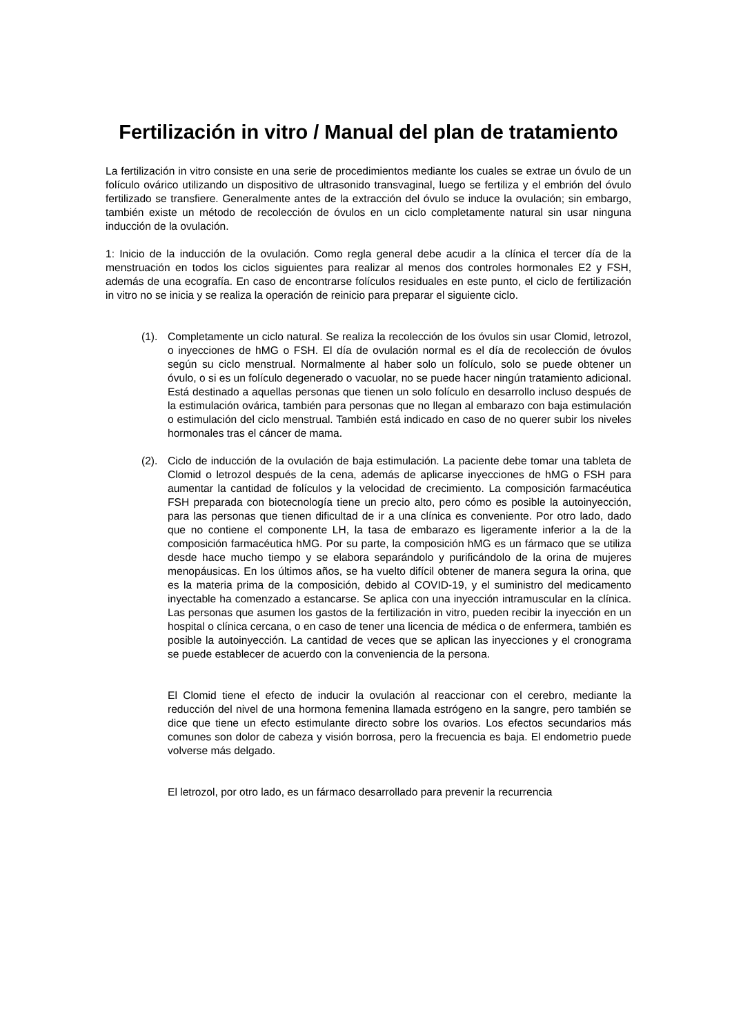Fertilización in vitro / Manual del plan de tratamiento
La fertilización in vitro consiste en una serie de procedimientos mediante los cuales se extrae un óvulo de un folículo ovárico utilizando un dispositivo de ultrasonido transvaginal, luego se fertiliza y el embrión del óvulo fertilizado se transfiere. Generalmente antes de la extracción del óvulo se induce la ovulación; sin embargo, también existe un método de recolección de óvulos en un ciclo completamente natural sin usar ninguna inducción de la ovulación.
1: Inicio de la inducción de la ovulación. Como regla general debe acudir a la clínica el tercer día de la menstruación en todos los ciclos siguientes para realizar al menos dos controles hormonales E2 y FSH, además de una ecografía. En caso de encontrarse folículos residuales en este punto, el ciclo de fertilización in vitro no se inicia y se realiza la operación de reinicio para preparar el siguiente ciclo.
(1). Completamente un ciclo natural. Se realiza la recolección de los óvulos sin usar Clomid, letrozol, o inyecciones de hMG o FSH. El día de ovulación normal es el día de recolección de óvulos según su ciclo menstrual. Normalmente al haber solo un folículo, solo se puede obtener un óvulo, o si es un folículo degenerado o vacuolar, no se puede hacer ningún tratamiento adicional. Está destinado a aquellas personas que tienen un solo folículo en desarrollo incluso después de la estimulación ovárica, también para personas que no llegan al embarazo con baja estimulación o estimulación del ciclo menstrual. También está indicado en caso de no querer subir los niveles hormonales tras el cáncer de mama.
(2). Ciclo de inducción de la ovulación de baja estimulación. La paciente debe tomar una tableta de Clomid o letrozol después de la cena, además de aplicarse inyecciones de hMG o FSH para aumentar la cantidad de folículos y la velocidad de crecimiento. La composición farmacéutica FSH preparada con biotecnología tiene un precio alto, pero cómo es posible la autoinyección, para las personas que tienen dificultad de ir a una clínica es conveniente. Por otro lado, dado que no contiene el componente LH, la tasa de embarazo es ligeramente inferior a la de la composición farmacéutica hMG. Por su parte, la composición hMG es un fármaco que se utiliza desde hace mucho tiempo y se elabora separándolo y purificándolo de la orina de mujeres menopáusicas. En los últimos años, se ha vuelto difícil obtener de manera segura la orina, que es la materia prima de la composición, debido al COVID-19, y el suministro del medicamento inyectable ha comenzado a estancarse. Se aplica con una inyección intramuscular en la clínica. Las personas que asumen los gastos de la fertilización in vitro, pueden recibir la inyección en un hospital o clínica cercana, o en caso de tener una licencia de médica o de enfermera, también es posible la autoinyección. La cantidad de veces que se aplican las inyecciones y el cronograma se puede establecer de acuerdo con la conveniencia de la persona.
El Clomid tiene el efecto de inducir la ovulación al reaccionar con el cerebro, mediante la reducción del nivel de una hormona femenina llamada estrógeno en la sangre, pero también se dice que tiene un efecto estimulante directo sobre los ovarios. Los efectos secundarios más comunes son dolor de cabeza y visión borrosa, pero la frecuencia es baja. El endometrio puede volverse más delgado.
El letrozol, por otro lado, es un fármaco desarrollado para prevenir la recurrencia